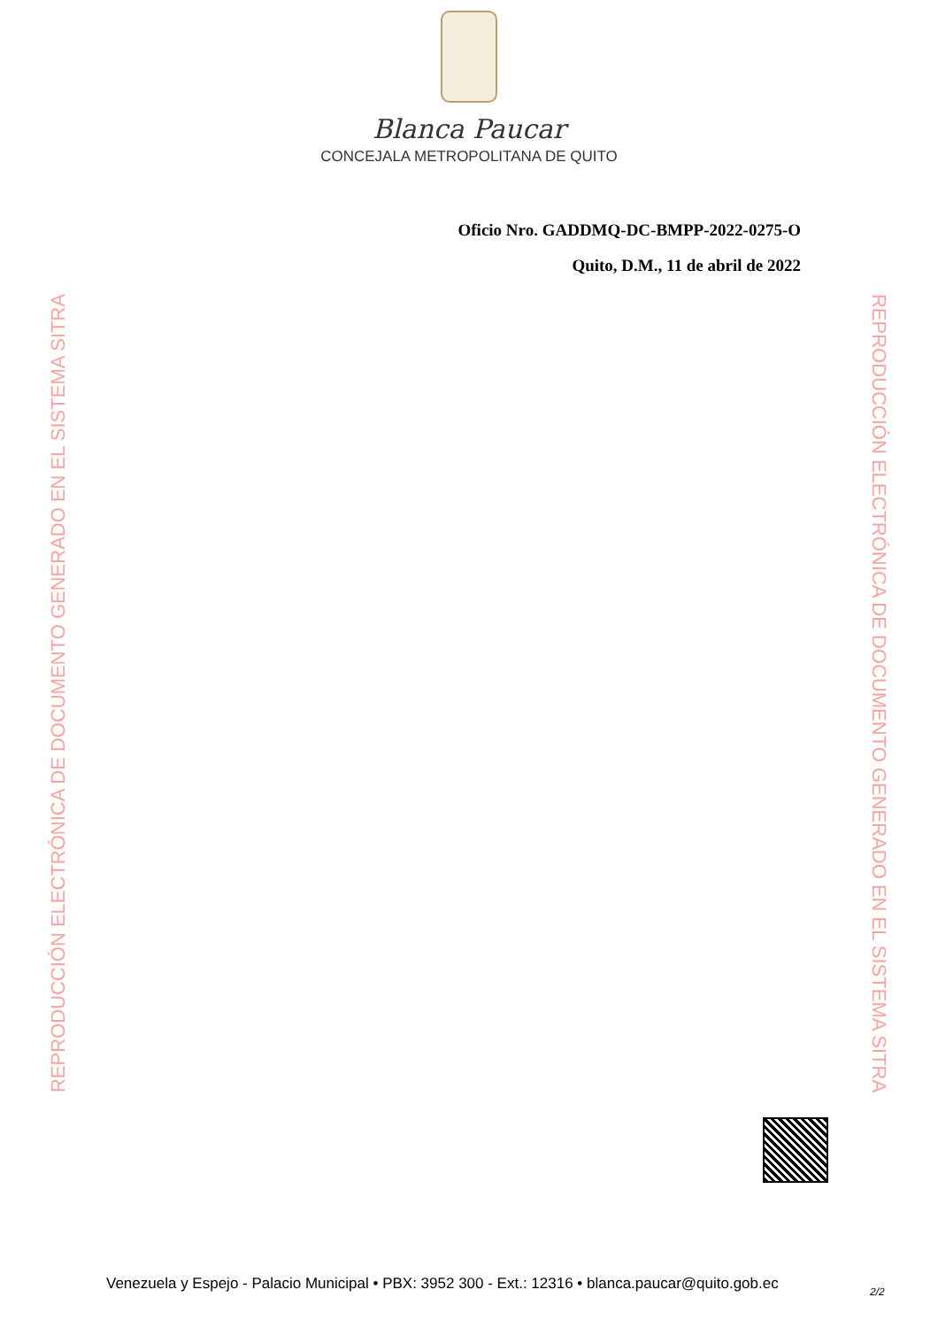Blanca Paucar
CONCEJALA METROPOLITANA DE QUITO
Oficio Nro. GADDMQ-DC-BMPP-2022-0275-O
Quito, D.M., 11 de abril de 2022
REPRODUCCIÓN ELECTRÓNICA DE DOCUMENTO GENERADO EN EL SISTEMA SITRA REPRODUCCIÓN ELECTRÓNICA DE DOCUMENTO GENERADO EN EL SISTEMA SITRA
Venezuela y Espejo - Palacio Municipal • PBX: 3952 300 - Ext.: 12316 • blanca.paucar@quito.gob.ec
2/2